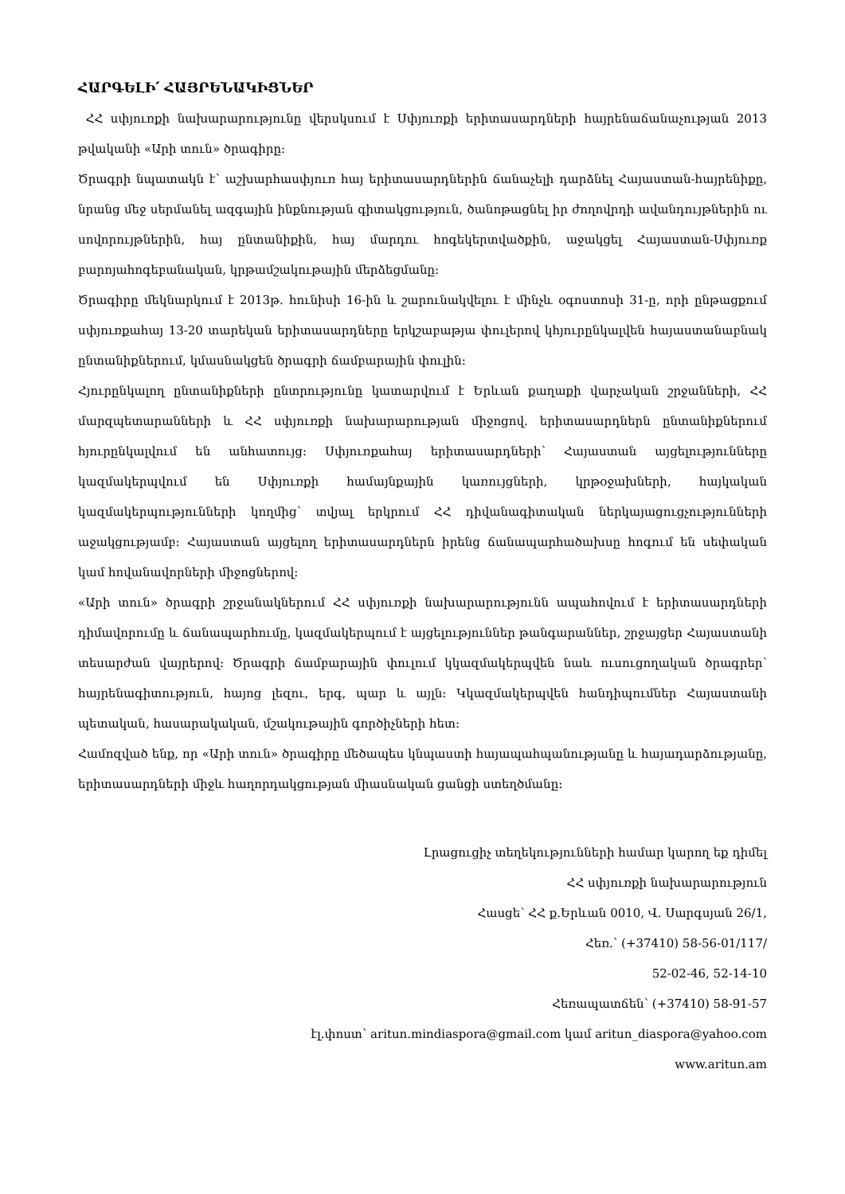ՀԱՐԳԵԼԻ՛ ՀԱՅՐԵՆԱԿԻՑՆԵՐ
ՀՀ սփյուռքի նախարարությունը վերսկսում է Սփյուռքի երիտասարդների հայրենաճանաչության 2013 թվականի «Արի տուն» ծրագիրը:
Ծրագրի նպատակն է՝ աշխարհասփյուռ հայ երիտասարդներին ճանաչելի դարձնել Հայաստան-հայրենիքը, նրանց մեջ սերմանել ազգային ինքնության գիտակցություն, ծանոթացնել իր ժողովրդի ավանդույթներին ու սովորույթներին, հայ ընտանիքին, հայ մարդու հոգեկերտվածքին, աջակցել Հայաստան-Սփյուռք բարոյահոգեբանական, կրթամշակութային մերձեցմանը:
Ծրագիրը մեկնարկում է 2013թ. հունիսի 16-ին և շարունակվելու է մինչև օգոստոսի 31-ը, որի ընթացքում սփյուռքահայ 13-20 տարեկան երիտասարդները երկշաբաթյա փուլերով կհյուրընկալվեն հայաստանաբնակ ընտանիքներում, կմասնակցեն ծրագրի ճամբարային փուլին:
Հյուրընկալող ընտանիքների ընտրությունը կատարվում է Երևան քաղաքի վարչական շրջանների, ՀՀ մարզպետարանների և ՀՀ սփյուռքի նախարարության միջոցով. երիտասարդներն ընտանիքներում հյուրընկալվում են անհատույց: Սփյուռքահայ երիտասարդների՝ Հայաստան այցելությունները կազմակերպվում են Սփյուռքի համայնքային կառույցների, կրթօջախների, հայկական կազմակերպությունների կողմից՝ տվյալ երկրում ՀՀ դիվանագիտական ներկայացուցչությունների աջակցությամբ: Հայաստան այցելող երիտասարդներն իրենց ճանապարհածախսը հոգում են սեփական կամ հովանավորների միջոցներով:
«Արի տուն» ծրագրի շրջանակներում ՀՀ սփյուռքի նախարարությունն ապահովում է երիտասարդների դիմավորումը և ճանապարհումը, կազմակերպում է այցելություններ թանգարաններ, շրջայցեր Հայաստանի տեսարժան վայրերով: Ծրագրի ճամբարային փուլում կկազմակերպվեն նաև ուսուցողական ծրագրեր՝ հայրենագիտություն, հայոց լեզու, երգ, պար և այլն: Կկազմակերպվեն հանդիպումներ Հայաստանի պետական, հասարակական, մշակութային գործիչների հետ:
Համոզված ենք, որ «Արի տուն» ծրագիրը մեծապես կնպաստի հայապահպանությանը և հայադարձությանը, երիտասարդների միջև հաղորդակցության միասնական ցանցի ստեղծմանը:
Լրացուցիչ տեղեկությունների համար կարող եք դիմել
ՀՀ սփյուռքի նախարարություն
Հասցե՝ ՀՀ ք.Երևան 0010, Վ. Սարգսյան 26/1,
Հեռ.՝ (+37410) 58-56-01/117/
52-02-46, 52-14-10
Հեռապատճեն՝ (+37410) 58-91-57
էլ.փոստ՝ aritun.mindiaspora@gmail.com կամ aritun_diaspora@yahoo.com
www.aritun.am